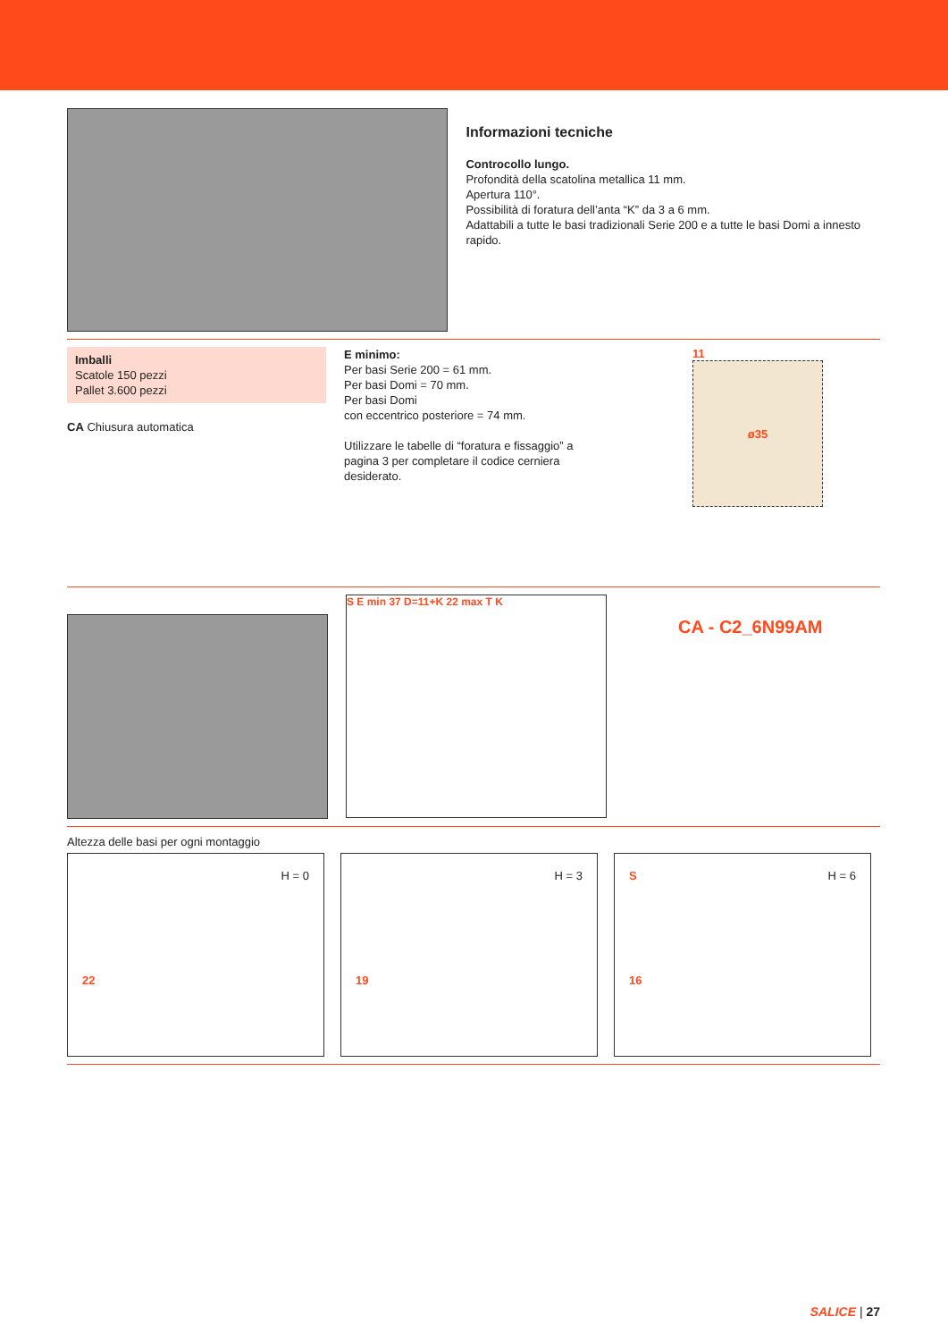Informazioni tecniche
Controcollo lungo.
Profondità della scatolina metallica 11 mm.
Apertura 110°.
Possibilità di foratura dell’anta “K” da 3 a 6 mm.
Adattabili a tutte le basi tradizionali Serie 200 e a tutte le basi Domi a innesto rapido.
Imballi
Scatole 150 pezzi
Pallet 3.600 pezzi
CA Chiusura automatica
E minimo:
Per basi Serie 200 = 61 mm.
Per basi Domi = 70 mm.
Per basi Domi
con eccentrico posteriore = 74 mm.
Utilizzare le tabelle di “foratura e fissaggio” a pagina 3 per completare il codice cerniera desiderato.
11
ø35
S E min 37 D=11+K 22 max T K
CA - C2_6N99AM
Altezza delle basi per ogni montaggio
H = 0
22
H = 3
19
S H = 6
16
SALICE | 27